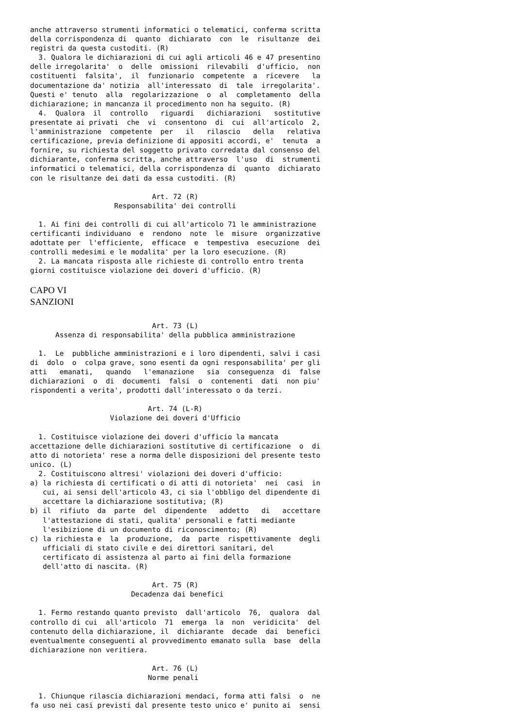anche attraverso strumenti informatici o telematici, conferma scritta
della corrispondenza di  quanto  dichiarato  con  le  risultanze  dei
registri da questa custoditi. (R)
  3. Qualora le dichiarazioni di cui agli articoli 46 e 47 presentino
delle irregolarita'  o  delle  omissioni  rilevabili  d'ufficio,  non
costituenti  falsita',  il  funzionario  competente  a  ricevere   la
documentazione da' notizia  all'interessato  di  tale  irregolarita'.
Questi e' tenuto  alla  regolarizzazione  o  al  completamento  della
dichiarazione; in mancanza il procedimento non ha seguito. (R)
  4.  Qualora  il  controllo   riguardi   dichiarazioni   sostitutive
presentate ai privati  che  vi  consentono  di  cui  all'articolo  2,
l'amministrazione  competente  per   il   rilascio   della   relativa
certificazione, previa definizione di appositi accordi, e'  tenuta  a
fornire, su richiesta del soggetto privato corredata dal consenso del
dichiarante, conferma scritta, anche attraverso  l'uso  di  strumenti
informatici o telematici, della corrispondenza di  quanto  dichiarato
con le risultanze dei dati da essa custoditi. (R)

                             Art. 72 (R)
                    Responsabilita' dei controlli

  1. Ai fini dei controlli di cui all'articolo 71 le amministrazione
certificanti individuano  e  rendono  note  le  misure  organizzative
adottate per  l'efficiente,  efficace  e  tempestiva  esecuzione  dei
controlli medesimi e le modalita' per la loro esecuzione. (R)
  2. La mancata risposta alle richieste di controllo entro trenta
giorni costituisce violazione dei doveri d'ufficio. (R)
CAPO VI
SANZIONI
                             Art. 73 (L)
      Assenza di responsabilita' della pubblica amministrazione

  1.  Le  pubbliche amministrazioni e i loro dipendenti, salvi i casi
di  dolo  o  colpa grave, sono esenti da ogni responsabilita' per gli
atti   emanati,   quando   l'emanazione   sia  conseguenza  di  false
dichiarazioni  o  di  documenti  falsi  o  contenenti  dati  non piu'
rispondenti a verita', prodotti dall'interessato o da terzi.

                            Art. 74 (L-R)
                   Violazione dei doveri d'Ufficio

  1. Costituisce violazione dei doveri d'ufficio la mancata
accettazione delle dichiarazioni sostitutive di certificazione  o  di
atto di notorieta' rese a norma delle disposizioni del presente testo
unico. (L)
  2. Costituiscono altresi' violazioni dei doveri d'ufficio:
a) la richiesta di certificati o di atti di notorieta'  nei  casi  in
   cui, ai sensi dell'articolo 43, ci sia l'obbligo del dipendente di
   accettare la dichiarazione sostitutiva; (R)
b) il  rifiuto  da  parte  del  dipendente   addetto   di   accettare
   l'attestazione di stati, qualita' personali e fatti mediante
   l'esibizione di un documento di riconoscimento; (R)
c) la richiesta e  la  produzione,  da  parte  rispettivamente  degli
   ufficiali di stato civile e dei direttori sanitari, del
   certificato di assistenza al parto ai fini della formazione
   dell'atto di nascita. (R)

                             Art. 75 (R)
                        Decadenza dai benefici

  1. Fermo restando quanto previsto  dall'articolo  76,  qualora  dal
controllo di cui  all'articolo  71  emerga  la  non  veridicita'  del
contenuto della dichiarazione, il  dichiarante  decade  dai  benefici
eventualmente conseguenti al provvedimento emanato sulla  base  della
dichiarazione non veritiera.

                             Art. 76 (L)
                            Norme penali

  1. Chiunque rilascia dichiarazioni mendaci, forma atti falsi  o  ne
fa uso nei casi previsti dal presente testo unico e' punito ai  sensi